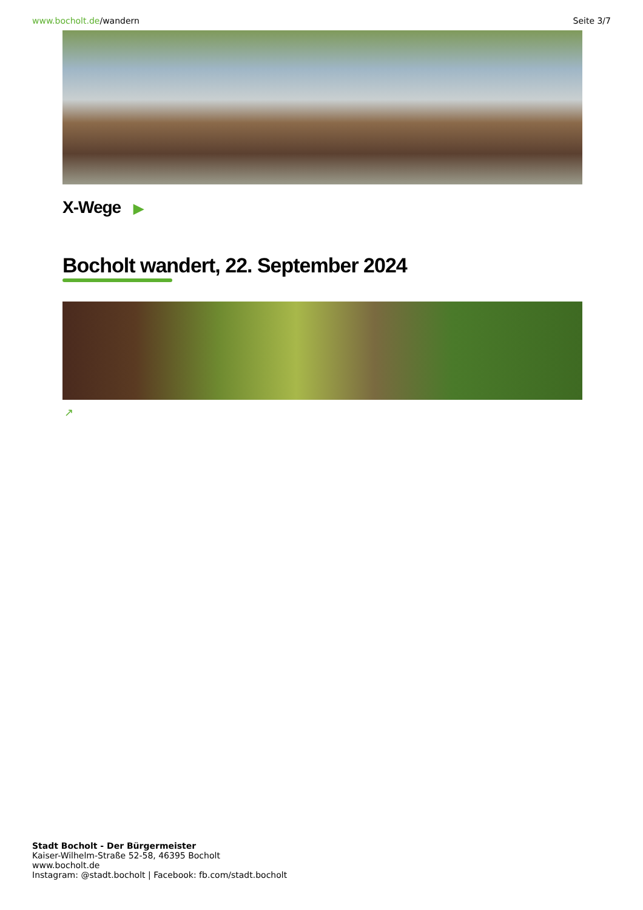www.bocholt.de/wandern Seite 3/7
X-Wege ▶
Bocholt wandert, 22. September 2024
↗
Stadt Bocholt - Der Bürgermeister
Kaiser-Wilhelm-Straße 52-58, 46395 Bocholt
www.bocholt.de
Instagram: @stadt.bocholt | Facebook: fb.com/stadt.bocholt